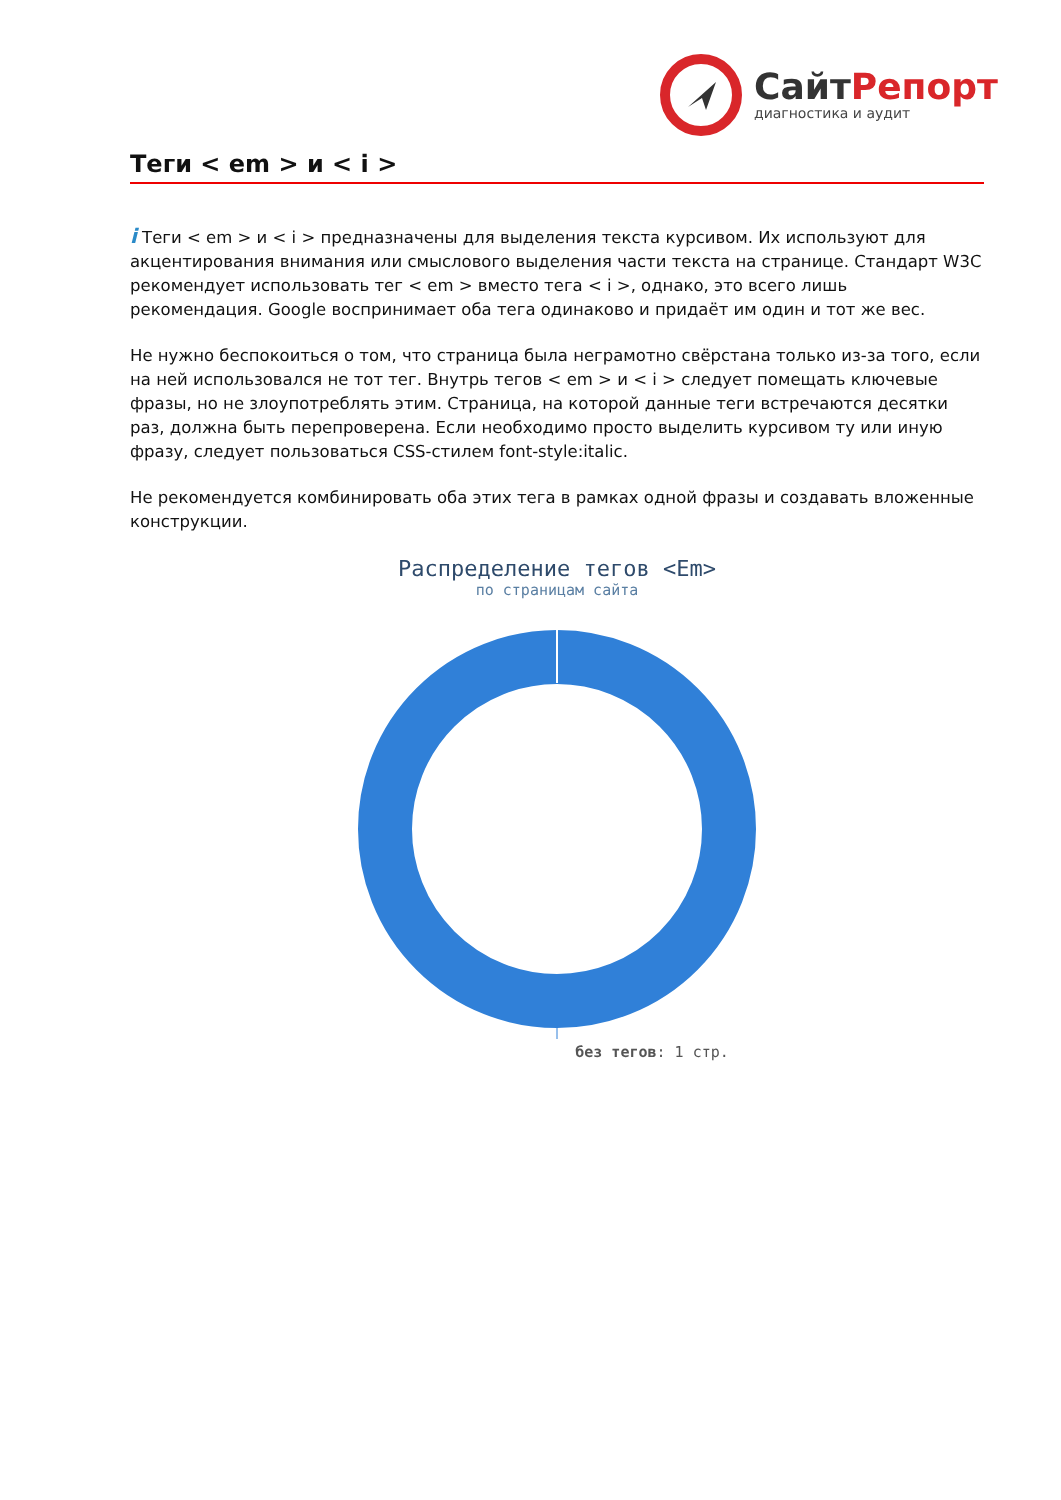СайтРепорт
диагностика и аудит
Теги < em > и < i >
i Теги < em > и < i > предназначены для выделения текста курсивом. Их используют для акцентирования внимания или смыслового выделения части текста на странице. Стандарт W3C рекомендует использовать тег < em > вместо тега < i >, однако, это всего лишь рекомендация. Google воспринимает оба тега одинаково и придаёт им один и тот же вес.
Не нужно беспокоиться о том, что страница была неграмотно свёрстана только из-за того, если на ней использовался не тот тег. Внутрь тегов < em > и < i > следует помещать ключевые фразы, но не злоупотреблять этим. Страница, на которой данные теги встречаются десятки раз, должна быть перепроверена. Если необходимо просто выделить курсивом ту или иную фразу, следует пользоваться CSS-стилем font-style:italic.
Не рекомендуется комбинировать оба этих тега в рамках одной фразы и создавать вложенные конструкции.
Распределение тегов <Em>
по страницам сайта
без тегов: 1 стр.